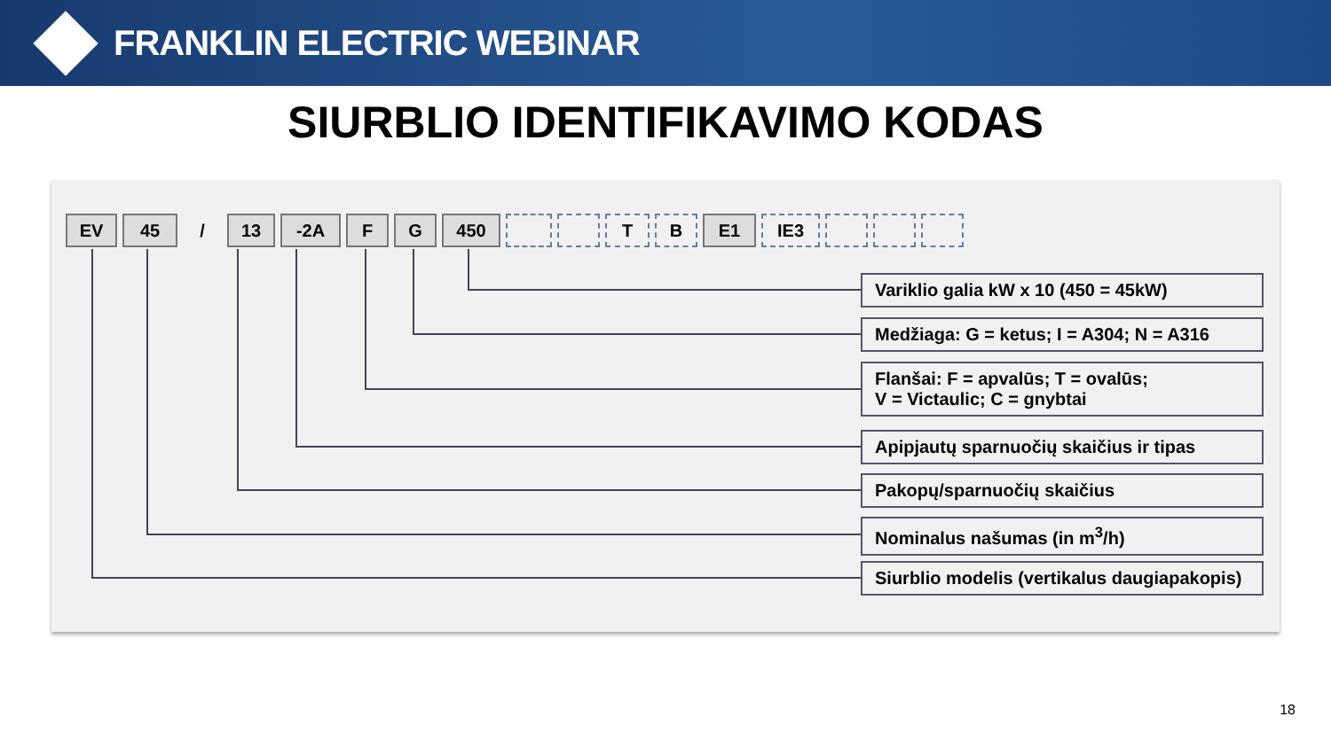FRANKLIN ELECTRIC WEBINAR
SIURBLIO IDENTIFIKAVIMO KODAS
EV 45 / 13 -2A F G 450 T B E1 IE3
Variklio galia kW x 10 (450 = 45kW)
Medžiaga: G = ketus; I = A304; N = A316
Flanšai: F = apvalūs; T = ovalūs;
V = Victaulic; C = gnybtai
Apipjautų sparnuočių skaičius ir tipas
Pakopų/sparnuočių skaičius
Nominalus našumas (in m<sup>3</sup>/h)
Siurblio modelis (vertikalus daugiapakopis)
18